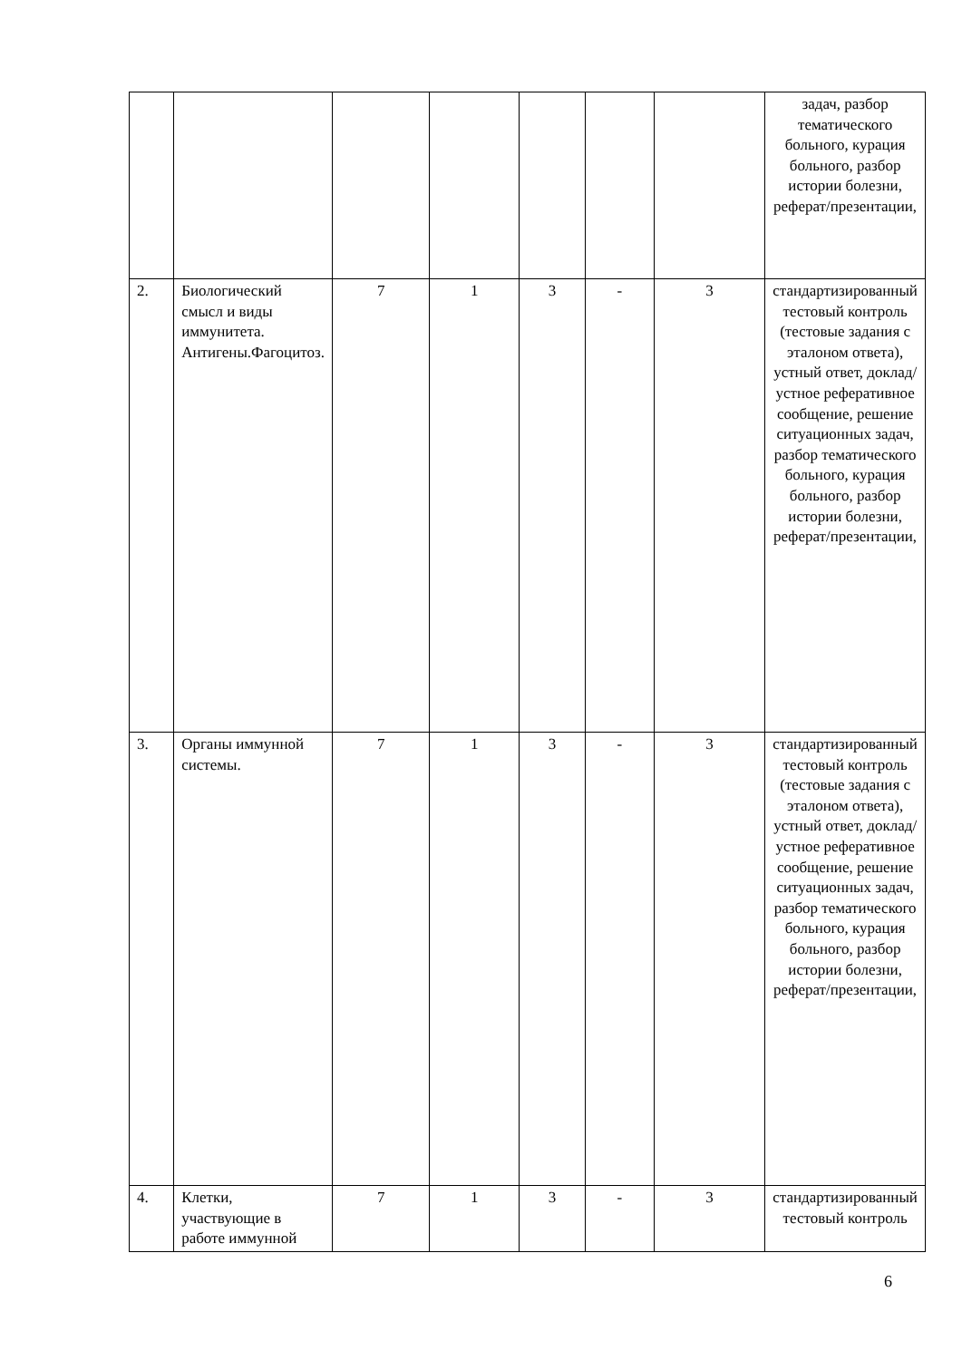| | | | | | | | задач, разбор тематического больного, курация больного, разбор истории болезни, реферат/презентации, |
| 2. | Биологический смысл и виды иммунитета. Антигены.Фагоцитоз. | 7 | 1 | 3 | - | 3 | стандартизированный тестовый контроль (тестовые задания с эталоном ответа), устный ответ, доклад/устное реферативное сообщение, решение ситуационных задач, разбор тематического больного, курация больного, разбор истории болезни, реферат/презентации, |
| 3. | Органы иммунной системы. | 7 | 1 | 3 | - | 3 | стандартизированный тестовый контроль (тестовые задания с эталоном ответа), устный ответ, доклад/устное реферативное сообщение, решение ситуационных задач, разбор тематического больного, курация больного, разбор истории болезни, реферат/презентации, |
| 4. | Клетки, участвующие в работе иммунной | 7 | 1 | 3 | - | 3 | стандартизированный тестовый контроль |
6